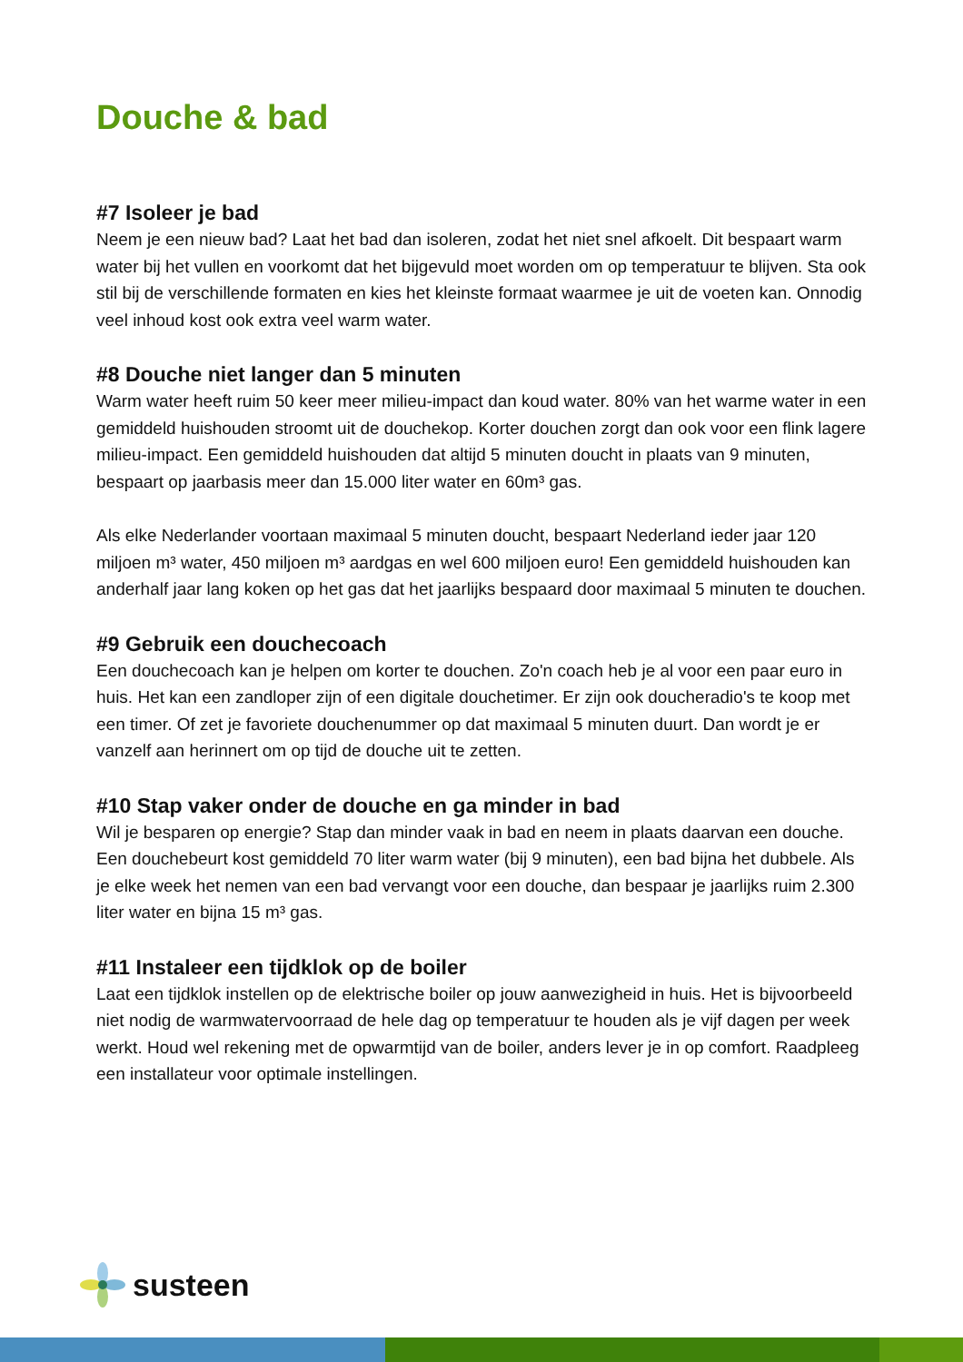Douche & bad
#7 Isoleer je bad
Neem je een nieuw bad? Laat het bad dan isoleren, zodat het niet snel afkoelt. Dit bespaart warm water bij het vullen en voorkomt dat het bijgevuld moet worden om op temperatuur te blijven. Sta ook stil bij de verschillende formaten en kies het kleinste formaat waarmee je uit de voeten kan. Onnodig veel inhoud kost ook extra veel warm water.
#8 Douche niet langer dan 5 minuten
Warm water heeft ruim 50 keer meer milieu-impact dan koud water. 80% van het warme water in een gemiddeld huishouden stroomt uit de douchekop. Korter douchen zorgt dan ook voor een flink lagere milieu-impact. Een gemiddeld huishouden dat altijd 5 minuten doucht in plaats van 9 minuten, bespaart op jaarbasis meer dan 15.000 liter water en 60m³ gas.
Als elke Nederlander voortaan maximaal 5 minuten doucht, bespaart Nederland ieder jaar 120 miljoen m³ water, 450 miljoen m³ aardgas en wel 600 miljoen euro! Een gemiddeld huishouden kan anderhalf jaar lang koken op het gas dat het jaarlijks bespaard door maximaal 5 minuten te douchen.
#9 Gebruik een douchecoach
Een douchecoach kan je helpen om korter te douchen. Zo'n coach heb je al voor een paar euro in huis. Het kan een zandloper zijn of een digitale douchetimer. Er zijn ook doucheradio's te koop met een timer. Of zet je favoriete douchenummer op dat maximaal 5 minuten duurt. Dan wordt je er vanzelf aan herinnert om op tijd de douche uit te zetten.
#10 Stap vaker onder de douche en ga minder in bad
Wil je besparen op energie? Stap dan minder vaak in bad en neem in plaats daarvan een douche. Een douchebeurt kost gemiddeld 70 liter warm water (bij 9 minuten), een bad bijna het dubbele. Als je elke week het nemen van een bad vervangt voor een douche, dan bespaar je jaarlijks ruim 2.300 liter water en bijna 15 m³ gas.
#11 Instaleer een tijdklok op de boiler
Laat een tijdklok instellen op de elektrische boiler op jouw aanwezigheid in huis. Het is bijvoorbeeld niet nodig de warmwatervoorraad de hele dag op temperatuur te houden als je vijf dagen per week werkt. Houd wel rekening met de opwarmtijd van de boiler, anders lever je in op comfort. Raadpleeg een installateur voor optimale instellingen.
susteen